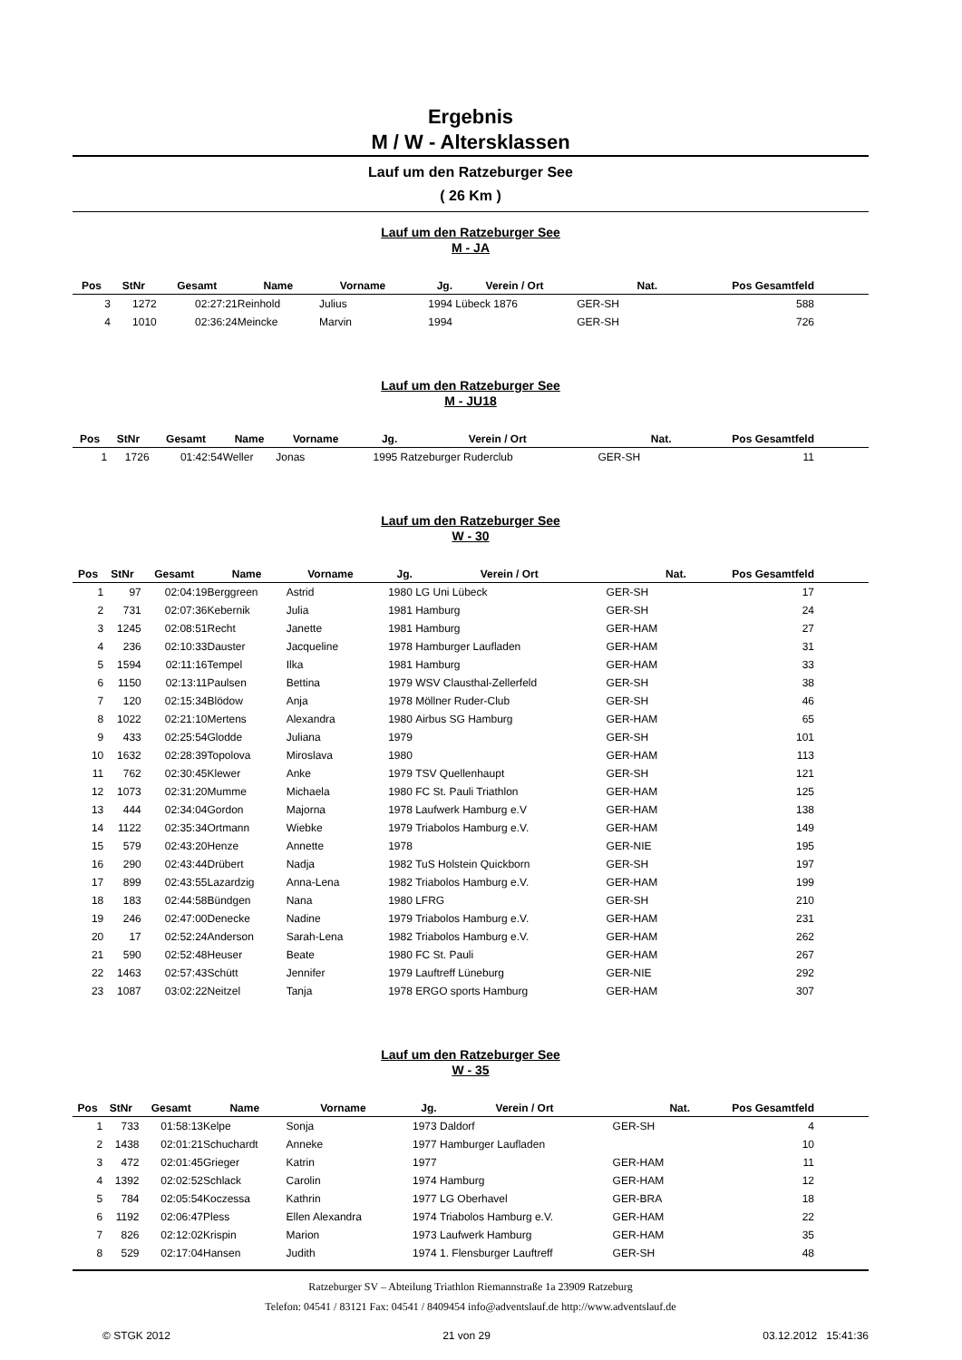Ergebnis
M / W - Altersklassen
Lauf um den Ratzeburger See
( 26 Km )
Lauf um den Ratzeburger See
M - JA
| Pos | StNr | Gesamt | Name | Vorname | Jg. | Verein / Ort | Nat. | Pos Gesamtfeld | |
| --- | --- | --- | --- | --- | --- | --- | --- | --- | --- |
| 3 | 1272 | 02:27:21 | Reinhold | Julius | 1994 | Lübeck 1876 | GER-SH | 588 | |
| 4 | 1010 | 02:36:24 | Meincke | Marvin | 1994 | | GER-SH | 726 | |
Lauf um den Ratzeburger See
M - JU18
| Pos | StNr | Gesamt | Name | Vorname | Jg. | Verein / Ort | Nat. | Pos Gesamtfeld | |
| --- | --- | --- | --- | --- | --- | --- | --- | --- | --- |
| 1 | 1726 | 01:42:54 | Weller | Jonas | 1995 | Ratzeburger Ruderclub | GER-SH | 11 | |
Lauf um den Ratzeburger See
W - 30
| Pos | StNr | Gesamt | Name | Vorname | Jg. | Verein / Ort | Nat. | Pos Gesamtfeld | |
| --- | --- | --- | --- | --- | --- | --- | --- | --- | --- |
| 1 | 97 | 02:04:19 | Berggreen | Astrid | 1980 | LG Uni Lübeck | GER-SH | 17 | |
| 2 | 731 | 02:07:36 | Kebernik | Julia | 1981 | Hamburg | GER-SH | 24 | |
| 3 | 1245 | 02:08:51 | Recht | Janette | 1981 | Hamburg | GER-HAM | 27 | |
| 4 | 236 | 02:10:33 | Dauster | Jacqueline | 1978 | Hamburger Laufladen | GER-HAM | 31 | |
| 5 | 1594 | 02:11:16 | Tempel | Ilka | 1981 | Hamburg | GER-HAM | 33 | |
| 6 | 1150 | 02:13:11 | Paulsen | Bettina | 1979 | WSV Clausthal-Zellerfeld | GER-SH | 38 | |
| 7 | 120 | 02:15:34 | Blödow | Anja | 1978 | Möllner Ruder-Club | GER-SH | 46 | |
| 8 | 1022 | 02:21:10 | Mertens | Alexandra | 1980 | Airbus SG Hamburg | GER-HAM | 65 | |
| 9 | 433 | 02:25:54 | Glodde | Juliana | 1979 | | GER-SH | 101 | |
| 10 | 1632 | 02:28:39 | Topolova | Miroslava | 1980 | | GER-HAM | 113 | |
| 11 | 762 | 02:30:45 | Klewer | Anke | 1979 | TSV Quellenhaupt | GER-SH | 121 | |
| 12 | 1073 | 02:31:20 | Mumme | Michaela | 1980 | FC St. Pauli Triathlon | GER-HAM | 125 | |
| 13 | 444 | 02:34:04 | Gordon | Majorna | 1978 | Laufwerk Hamburg e.V | GER-HAM | 138 | |
| 14 | 1122 | 02:35:34 | Ortmann | Wiebke | 1979 | Triabolos Hamburg e.V. | GER-HAM | 149 | |
| 15 | 579 | 02:43:20 | Henze | Annette | 1978 | | GER-NIE | 195 | |
| 16 | 290 | 02:43:44 | Drübert | Nadja | 1982 | TuS Holstein Quickborn | GER-SH | 197 | |
| 17 | 899 | 02:43:55 | Lazardzig | Anna-Lena | 1982 | Triabolos Hamburg e.V. | GER-HAM | 199 | |
| 18 | 183 | 02:44:58 | Bündgen | Nana | 1980 | LFRG | GER-SH | 210 | |
| 19 | 246 | 02:47:00 | Denecke | Nadine | 1979 | Triabolos Hamburg e.V. | GER-HAM | 231 | |
| 20 | 17 | 02:52:24 | Anderson | Sarah-Lena | 1982 | Triabolos Hamburg e.V. | GER-HAM | 262 | |
| 21 | 590 | 02:52:48 | Heuser | Beate | 1980 | FC St. Pauli | GER-HAM | 267 | |
| 22 | 1463 | 02:57:43 | Schütt | Jennifer | 1979 | Lauftreff Lüneburg | GER-NIE | 292 | |
| 23 | 1087 | 03:02:22 | Neitzel | Tanja | 1978 | ERGO sports Hamburg | GER-HAM | 307 | |
Lauf um den Ratzeburger See
W - 35
| Pos | StNr | Gesamt | Name | Vorname | Jg. | Verein / Ort | Nat. | Pos Gesamtfeld | |
| --- | --- | --- | --- | --- | --- | --- | --- | --- | --- |
| 1 | 733 | 01:58:13 | Kelpe | Sonja | 1973 | Daldorf | GER-SH | 4 | |
| 2 | 1438 | 02:01:21 | Schuchardt | Anneke | 1977 | Hamburger Laufladen | | 10 | |
| 3 | 472 | 02:01:45 | Grieger | Katrin | 1977 | | GER-HAM | 11 | |
| 4 | 1392 | 02:02:52 | Schlack | Carolin | 1974 | Hamburg | GER-HAM | 12 | |
| 5 | 784 | 02:05:54 | Koczessa | Kathrin | 1977 | LG Oberhavel | GER-BRA | 18 | |
| 6 | 1192 | 02:06:47 | Pless | Ellen Alexandra | 1974 | Triabolos Hamburg e.V. | GER-HAM | 22 | |
| 7 | 826 | 02:12:02 | Krispin | Marion | 1973 | Laufwerk Hamburg | GER-HAM | 35 | |
| 8 | 529 | 02:17:04 | Hansen | Judith | 1974 | 1. Flensburger Lauftreff | GER-SH | 48 | |
Ratzeburger SV – Abteilung Triathlon Riemannstraße 1a 23909 Ratzeburg
Telefon: 04541 / 83121 Fax: 04541 / 8409454 info@adventslauf.de http://www.adventslauf.de
© STGK 2012 21 von 29 03.12.2012 15:41:36